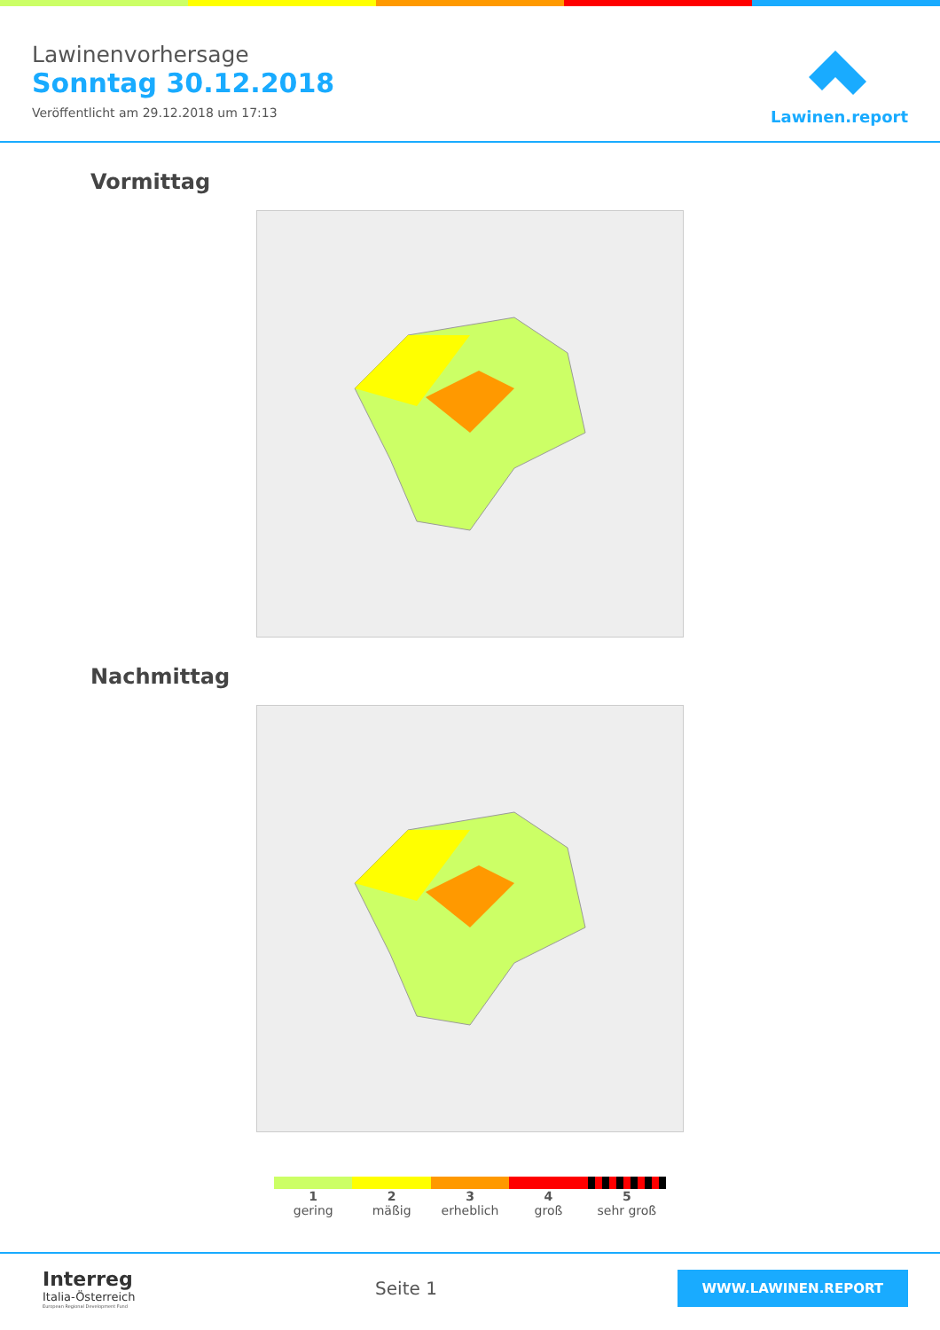Lawinenvorhersage
Sonntag 30.12.2018
Veröffentlicht am 29.12.2018 um 17:13
Lawinen.report
Vormittag
Nachmittag
1
gering
2
mäßig
3
erheblich
4
groß
5
sehr groß
Interreg
Italia-Österreich
European Regional Development Fund
Seite 1
WWW.LAWINEN.REPORT